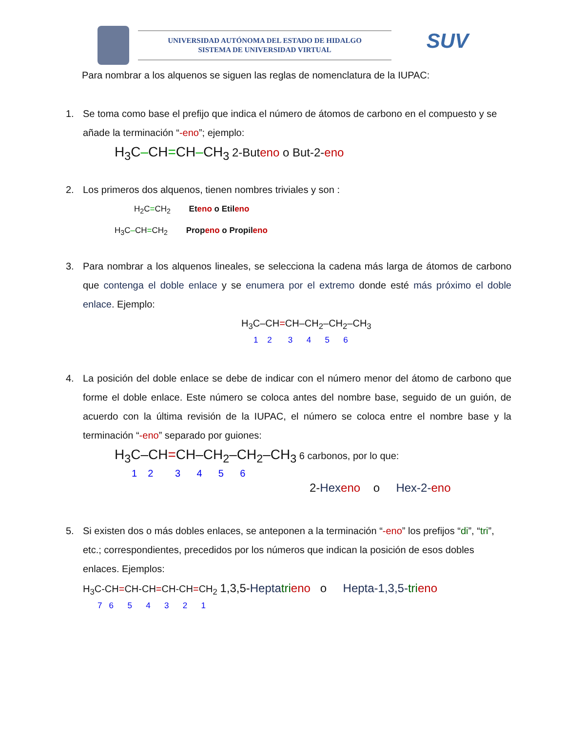UNIVERSIDAD AUTÓNOMA DEL ESTADO DE HIDALGO
SISTEMA DE UNIVERSIDAD VIRTUAL
SUV
Para nombrar a los alquenos se siguen las reglas de nomenclatura de la IUPAC:
1. Se toma como base el prefijo que indica el número de átomos de carbono en el compuesto y se añade la terminación “-eno”; ejemplo:
H<sub>3</sub>C–CH=CH–CH<sub>3</sub> 2-Buteno o But-2-eno
2. Los primeros dos alquenos, tienen nombres triviales y son :
H<sub>2</sub>C=CH<sub>2</sub> Eteno o Etileno
H<sub>3</sub>C–CH=CH<sub>2</sub> Propeno o Propileno
3. Para nombrar a los alquenos lineales, se selecciona la cadena más larga de átomos de carbono que contenga el doble enlace y se enumera por el extremo donde esté más próximo el doble enlace. Ejemplo:
H<sub>3</sub>C–CH=CH–CH<sub>2</sub>–CH<sub>2</sub>–CH<sub>3</sub>
1 2 3 4 5 6
4. La posición del doble enlace se debe de indicar con el número menor del átomo de carbono que forme el doble enlace. Este número se coloca antes del nombre base, seguido de un guión, de acuerdo con la última revisión de la IUPAC, el número se coloca entre el nombre base y la terminación “-eno” separado por guiones:
H<sub>3</sub>C–CH=CH–CH<sub>2</sub>–CH<sub>2</sub>–CH<sub>3</sub> 6 carbonos, por lo que:
1 2 3 4 5 6
2-Hex eno o Hex-2-eno
5. Si existen dos o más dobles enlaces, se anteponen a la terminación “-eno” los prefijos “di”, “tri”, etc.; correspondientes, precedidos por los números que indican la posición de esos dobles enlaces. Ejemplos:
H<sub>3</sub>C-CH=CH-CH=CH-CH=CH<sub>2</sub> 1,3,5-Hepta tri eno o Hepta-1,3,5-tri eno
7 6 5 4 3 2 1